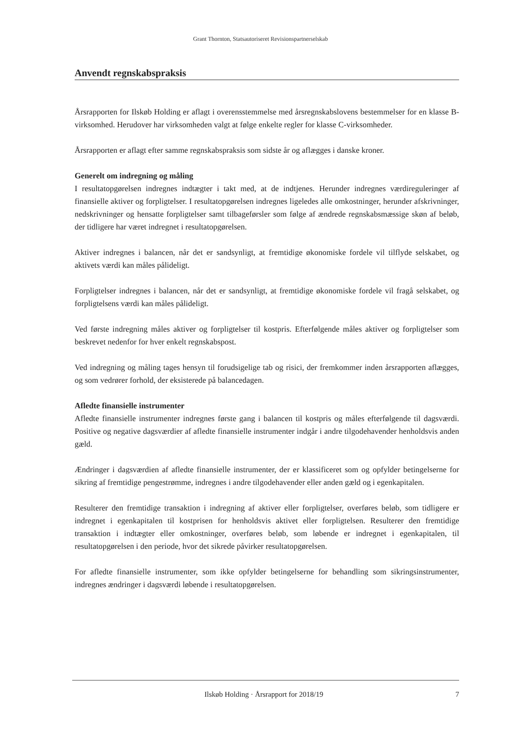Grant Thornton, Statsautoriseret Revisionspartnerselskab
Anvendt regnskabspraksis
Årsrapporten for Ilskøb Holding er aflagt i overensstemmelse med årsregnskabslovens bestemmelser for en klasse B-virksomhed. Herudover har virksomheden valgt at følge enkelte regler for klasse C-virksomheder.
Årsrapporten er aflagt efter samme regnskabspraksis som sidste år og aflægges i danske kroner.
Generelt om indregning og måling
I resultatopgørelsen indregnes indtægter i takt med, at de indtjenes. Herunder indregnes værdireguleringer af finansielle aktiver og forpligtelser. I resultatopgørelsen indregnes ligeledes alle omkostninger, herunder afskrivninger, nedskrivninger og hensatte forpligtelser samt tilbageførsler som følge af ændrede regnskabsmæssige skøn af beløb, der tidligere har været indregnet i resultatopgørelsen.
Aktiver indregnes i balancen, når det er sandsynligt, at fremtidige økonomiske fordele vil tilflyde selskabet, og aktivets værdi kan måles pålideligt.
Forpligtelser indregnes i balancen, når det er sandsynligt, at fremtidige økonomiske fordele vil fragå selskabet, og forpligtelsens værdi kan måles pålideligt.
Ved første indregning måles aktiver og forpligtelser til kostpris. Efterfølgende måles aktiver og forpligtelser som beskrevet nedenfor for hver enkelt regnskabspost.
Ved indregning og måling tages hensyn til forudsigelige tab og risici, der fremkommer inden årsrapporten aflægges, og som vedrører forhold, der eksisterede på balancedagen.
Afledte finansielle instrumenter
Afledte finansielle instrumenter indregnes første gang i balancen til kostpris og måles efterfølgende til dagsværdi. Positive og negative dagsværdier af afledte finansielle instrumenter indgår i andre tilgodehavender henholdsvis anden gæld.
Ændringer i dagsværdien af afledte finansielle instrumenter, der er klassificeret som og opfylder betingelserne for sikring af fremtidige pengestrømme, indregnes i andre tilgodehavender eller anden gæld og i egenkapitalen.
Resulterer den fremtidige transaktion i indregning af aktiver eller forpligtelser, overføres beløb, som tidligere er indregnet i egenkapitalen til kostprisen for henholdsvis aktivet eller forpligtelsen. Resulterer den fremtidige transaktion i indtægter eller omkostninger, overføres beløb, som løbende er indregnet i egenkapitalen, til resultatopgørelsen i den periode, hvor det sikrede påvirker resultatopgørelsen.
For afledte finansielle instrumenter, som ikke opfylder betingelserne for behandling som sikringsinstrumenter, indregnes ændringer i dagsværdi løbende i resultatopgørelsen.
Ilskøb Holding · Årsrapport for 2018/19 7